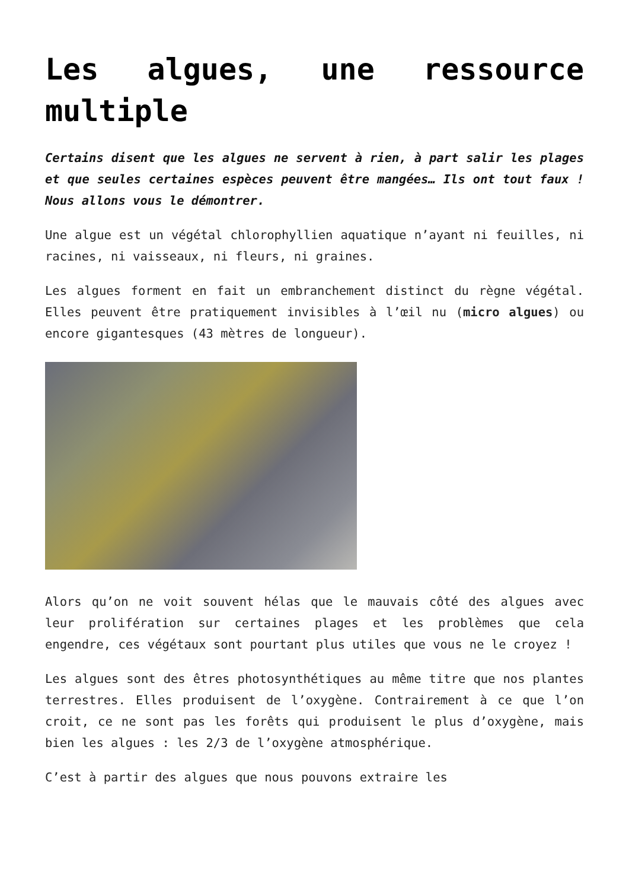Les algues, une ressource multiple
Certains disent que les algues ne servent à rien, à part salir les plages et que seules certaines espèces peuvent être mangées… Ils ont tout faux ! Nous allons vous le démontrer.
Une algue est un végétal chlorophyllien aquatique n’ayant ni feuilles, ni racines, ni vaisseaux, ni fleurs, ni graines.
Les algues forment en fait un embranchement distinct du règne végétal. Elles peuvent être pratiquement invisibles à l’œil nu (micro algues) ou encore gigantesques (43 mètres de longueur).
Alors qu’on ne voit souvent hélas que le mauvais côté des algues avec leur prolifération sur certaines plages et les problèmes que cela engendre, ces végétaux sont pourtant plus utiles que vous ne le croyez !
Les algues sont des êtres photosynthétiques au même titre que nos plantes terrestres. Elles produisent de l’oxygène. Contrairement à ce que l’on croit, ce ne sont pas les forêts qui produisent le plus d’oxygène, mais bien les algues : les 2/3 de l’oxygène atmosphérique.
C’est à partir des algues que nous pouvons extraire les